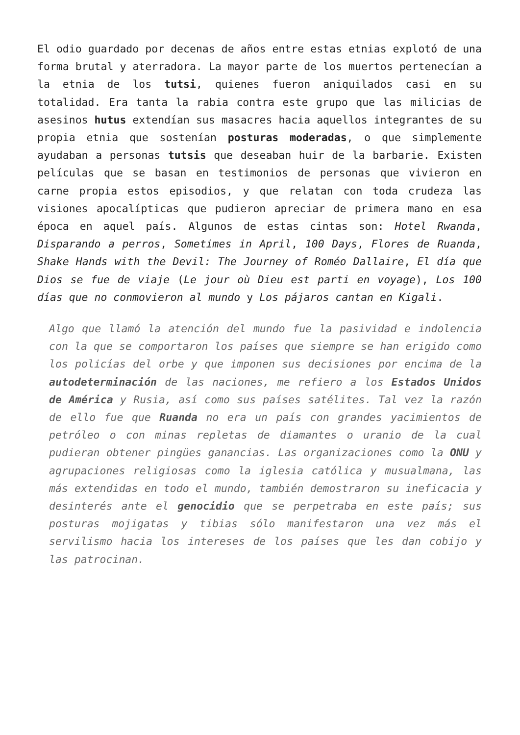El odio guardado por decenas de años entre estas etnias explotó de una forma brutal y aterradora. La mayor parte de los muertos pertenecían a la etnia de los tutsi, quienes fueron aniquilados casi en su totalidad. Era tanta la rabia contra este grupo que las milicias de asesinos hutus extendían sus masacres hacia aquellos integrantes de su propia etnia que sostenían posturas moderadas, o que simplemente ayudaban a personas tutsis que deseaban huir de la barbarie. Existen películas que se basan en testimonios de personas que vivieron en carne propia estos episodios, y que relatan con toda crudeza las visiones apocalípticas que pudieron apreciar de primera mano en esa época en aquel país. Algunos de estas cintas son: Hotel Rwanda, Disparando a perros, Sometimes in April, 100 Days, Flores de Ruanda, Shake Hands with the Devil: The Journey of Roméo Dallaire, El día que Dios se fue de viaje (Le jour où Dieu est parti en voyage), Los 100 días que no conmovieron al mundo y Los pájaros cantan en Kigali.
Algo que llamó la atención del mundo fue la pasividad e indolencia con la que se comportaron los países que siempre se han erigido como los policías del orbe y que imponen sus decisiones por encima de la autodeterminación de las naciones, me refiero a los Estados Unidos de América y Rusia, así como sus países satélites. Tal vez la razón de ello fue que Ruanda no era un país con grandes yacimientos de petróleo o con minas repletas de diamantes o uranio de la cual pudieran obtener pingües ganancias. Las organizaciones como la ONU y agrupaciones religiosas como la iglesia católica y musualmana, las más extendidas en todo el mundo, también demostraron su ineficacia y desinterés ante el genocidio que se perpetraba en este país; sus posturas mojigatas y tibias sólo manifestaron una vez más el servilismo hacia los intereses de los países que les dan cobijo y las patrocinan.